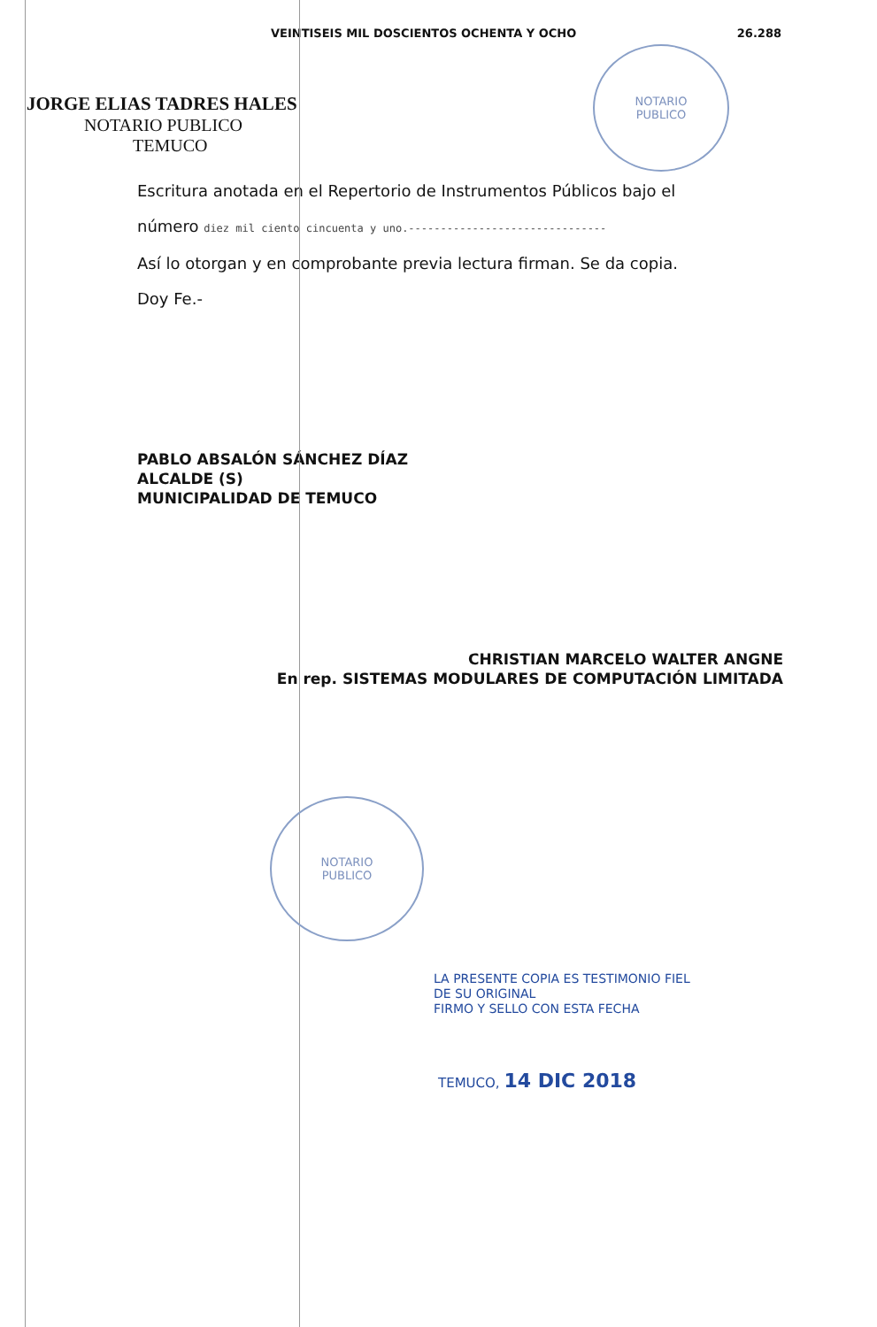NOTARIO
PUBLICO
NOTARIO
PUBLICO
VEINTISEIS MIL DOSCIENTOS OCHENTA Y OCHO 26.288
JORGE ELIAS TADRES HALES
NOTARIO PUBLICO
TEMUCO
Escritura anotada en el Repertorio de Instrumentos Públicos bajo el
número diez mil ciento cincuenta y uno.-------------------------------
Así lo otorgan y en comprobante previa lectura firman. Se da copia.
Doy Fe.-
PABLO ABSALÓN SÁNCHEZ DÍAZ
ALCALDE (S)
MUNICIPALIDAD DE TEMUCO
CHRISTIAN MARCELO WALTER ANGNE
En rep. SISTEMAS MODULARES DE COMPUTACIÓN LIMITADA
LA PRESENTE COPIA ES TESTIMONIO FIEL
DE SU ORIGINAL
FIRMO Y SELLO CON ESTA FECHA
TEMUCO, 14 DIC 2018